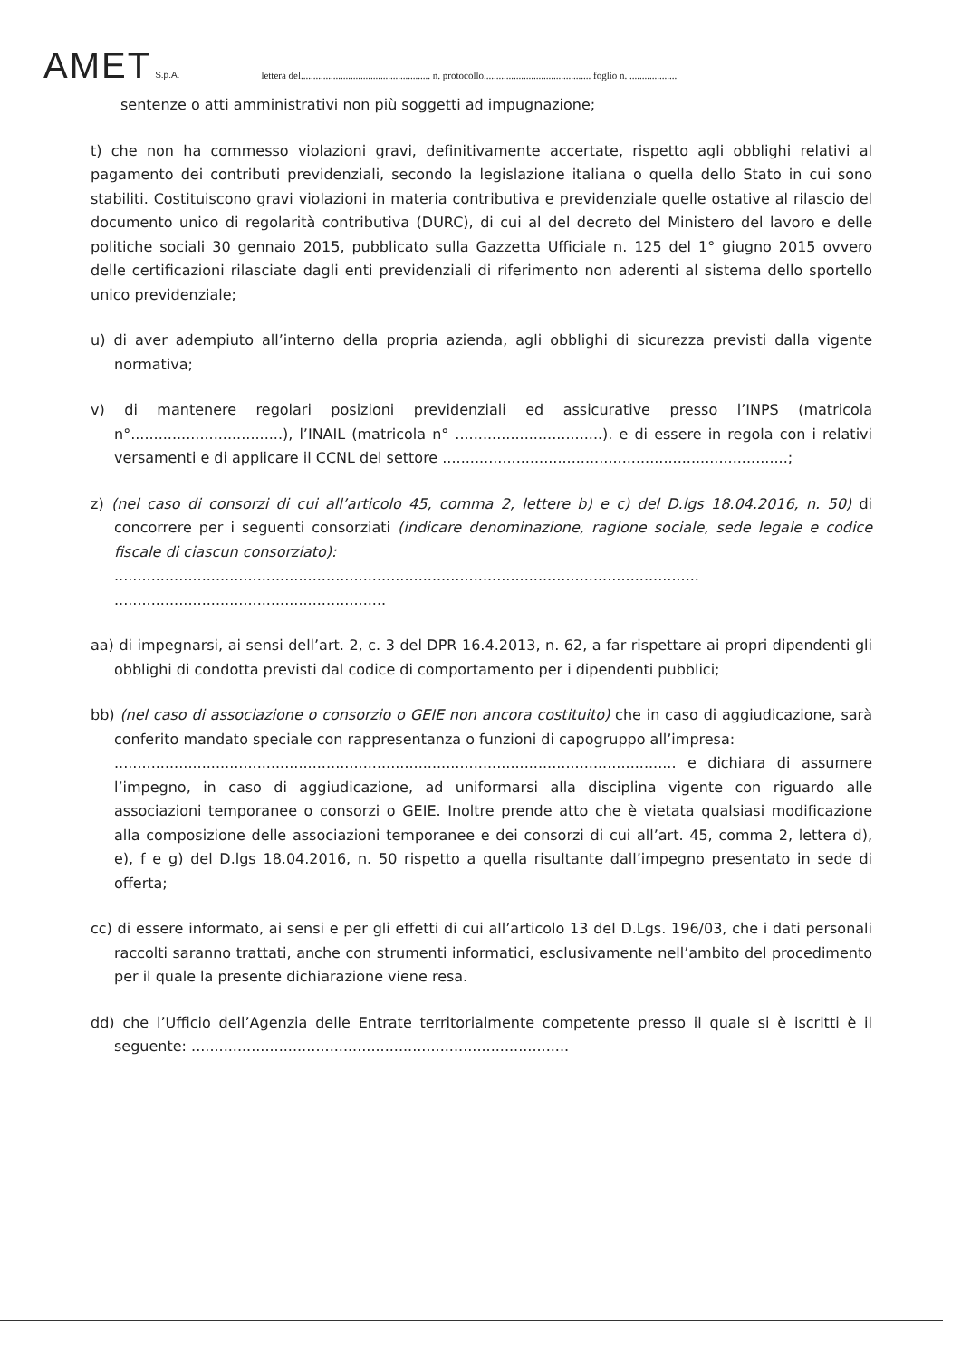AMET S.p.A.
lettera del.................................................... n. protocollo........................................... foglio n. ...................
sentenze o atti amministrativi non più soggetti ad impugnazione;
t) che non ha commesso violazioni gravi, definitivamente accertate, rispetto agli obblighi relativi al pagamento dei contributi previdenziali, secondo la legislazione italiana o quella dello Stato in cui sono stabiliti. Costituiscono gravi violazioni in materia contributiva e previdenziale quelle ostative al rilascio del documento unico di regolarità contributiva (DURC), di cui al del decreto del Ministero del lavoro e delle politiche sociali 30 gennaio 2015, pubblicato sulla Gazzetta Ufficiale n. 125 del 1° giugno 2015 ovvero delle certificazioni rilasciate dagli enti previdenziali di riferimento non aderenti al sistema dello sportello unico previdenziale;
u) di aver adempiuto all’interno della propria azienda, agli obblighi di sicurezza previsti dalla vigente normativa;
v) di mantenere regolari posizioni previdenziali ed assicurative presso l’INPS (matricola n°.................................), l’INAIL (matricola n° ................................). e di essere in regola con i relativi versamenti e di applicare il CCNL del settore ...........................................................................;
z) (nel caso di consorzi di cui all’articolo 45, comma 2, lettere b) e c) del D.lgs 18.04.2016, n. 50) di concorrere per i seguenti consorziati (indicare denominazione, ragione sociale, sede legale e codice fiscale di ciascun consorziato):
...............................................................................................................................
...........................................................
aa) di impegnarsi, ai sensi dell’art. 2, c. 3 del DPR 16.4.2013, n. 62, a far rispettare ai propri dipendenti gli obblighi di condotta previsti dal codice di comportamento per i dipendenti pubblici;
bb) (nel caso di associazione o consorzio o GEIE non ancora costituito) che in caso di aggiudicazione, sarà conferito mandato speciale con rappresentanza o funzioni di capogruppo all’impresa:
.......................................................................................................................... e dichiara di assumere l’impegno, in caso di aggiudicazione, ad uniformarsi alla disciplina vigente con riguardo alle associazioni temporanee o consorzi o GEIE. Inoltre prende atto che è vietata qualsiasi modificazione alla composizione delle associazioni temporanee e dei consorzi di cui all’art. 45, comma 2, lettera d), e), f e g) del D.lgs 18.04.2016, n. 50 rispetto a quella risultante dall’impegno presentato in sede di offerta;
cc) di essere informato, ai sensi e per gli effetti di cui all’articolo 13 del D.Lgs. 196/03, che i dati personali raccolti saranno trattati, anche con strumenti informatici, esclusivamente nell’ambito del procedimento per il quale la presente dichiarazione viene resa.
dd) che l’Ufficio dell’Agenzia delle Entrate territorialmente competente presso il quale si è iscritti è il seguente: ..................................................................................